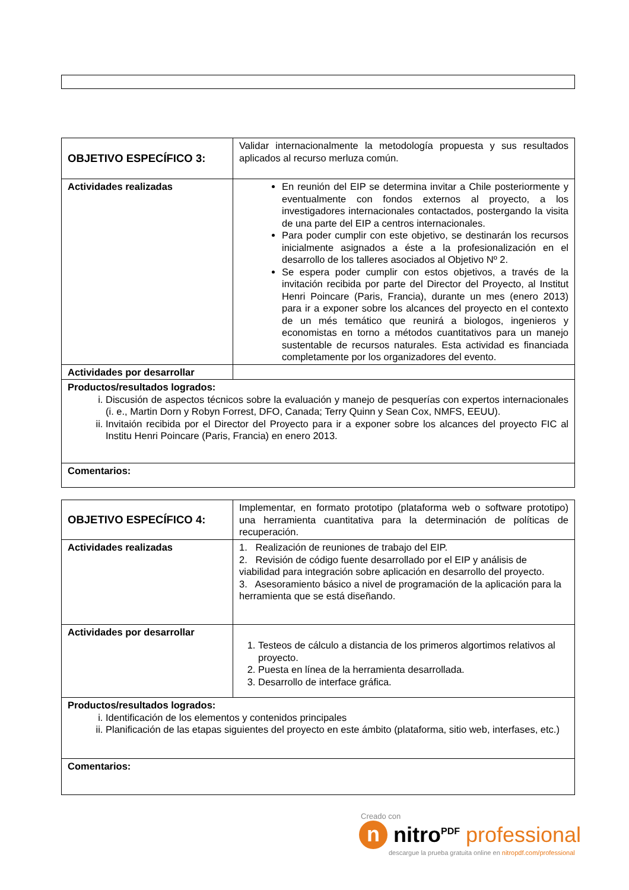| OBJETIVO ESPECÍFICO 3: | Validar internacionalmente la metodología propuesta y sus resultados aplicados al recurso merluza común. |
| Actividades realizadas | En reunión del EIP se determina invitar a Chile posteriormente y eventualmente con fondos externos al proyecto, a los investigadores internacionales contactados, postergando la visita de una parte del EIP a centros internacionales. Para poder cumplir con este objetivo, se destinarán los recursos inicialmente asignados a éste a la profesionalización en el desarrollo de los talleres asociados al Objetivo Nº 2. Se espera poder cumplir con estos objetivos, a través de la invitación recibida por parte del Director del Proyecto, al Institut Henri Poincare (Paris, Francia), durante un mes (enero 2013) para ir a exponer sobre los alcances del proyecto en el contexto de un més temático que reunirá a biologos, ingenieros y economistas en torno a métodos cuantitativos para un manejo sustentable de recursos naturales. Esta actividad es financiada completamente por los organizadores del evento. |
| Actividades por desarrollar | |
| Productos/resultados logrados: i. Discusión de aspectos técnicos sobre la evaluación y manejo de pesquerías con expertos internacionales (i. e., Martin Dorn y Robyn Forrest, DFO, Canada; Terry Quinn y Sean Cox, NMFS, EEUU). ii. Invitaión recibida por el Director del Proyecto para ir a exponer sobre los alcances del proyecto FIC al Institu Henri Poincare (Paris, Francia) en enero 2013. | |
| Comentarios: | |
| OBJETIVO ESPECÍFICO 4: | Implementar, en formato prototipo (plataforma web o software prototipo) una herramienta cuantitativa para la determinación de políticas de recuperación. |
| Actividades realizadas | 1. Realización de reuniones de trabajo del EIP. 2. Revisión de código fuente desarrollado por el EIP y análisis de viabilidad para integración sobre aplicación en desarrollo del proyecto. 3. Asesoramiento básico a nivel de programación de la aplicación para la herramienta que se está diseñando. |
| Actividades por desarrollar | 1. Testeos de cálculo a distancia de los primeros algortimos relativos al proyecto. 2. Puesta en línea de la herramienta desarrollada. 3. Desarrollo de interface gráfica. |
| Productos/resultados logrados: i. Identificación de los elementos y contenidos principales ii. Planificación de las etapas siguientes del proyecto en este ámbito (plataforma, sitio web, interfases, etc.) | |
| Comentarios: | |
Creado con
n nitro<sup>PDF</sup> professional
descargue la prueba gratuita online en nitropdf.com/professional